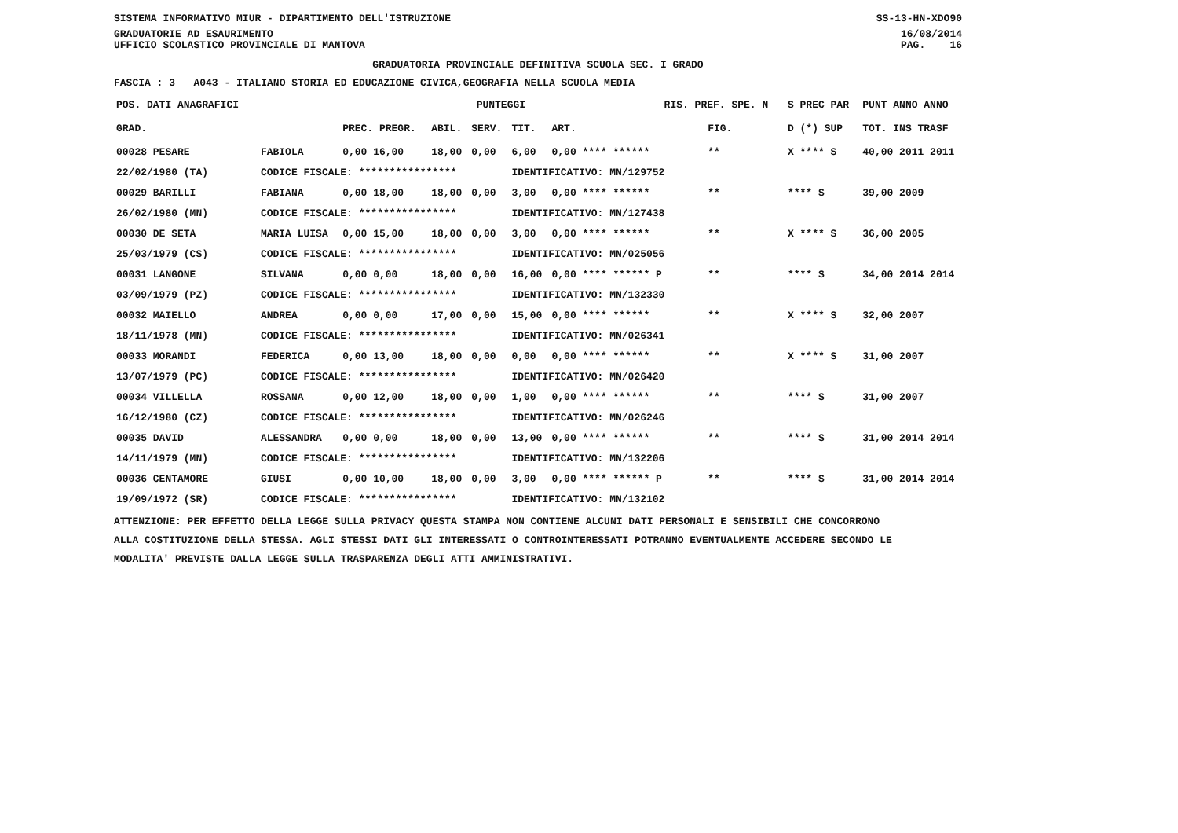SISTEMA INFORMATIVO MIUR - DIPARTIMENTO DELL'ISTRUZIONE
GRADUATORIE AD ESAURIMENTO SS-13-HN-XDO90
16/08/2014
UFFICIO SCOLASTICO PROVINCIALE DI MANTOVA PAG. 16
GRADUATORIA PROVINCIALE DEFINITIVA SCUOLA SEC. I GRADO
FASCIA : 3 A043 - ITALIANO STORIA ED EDUCAZIONE CIVICA,GEOGRAFIA NELLA SCUOLA MEDIA
| POS. DATI ANAGRAFICI | | PUNTEGGI | | | | | RIS. PREF. SPE. N | | S PREC PAR | PUNT ANNO ANNO |
| --- | --- | --- | --- | --- | --- | --- | --- | --- | --- | --- |
| GRAD. | | PREC. PREGR. | ABIL. | SERV. | TIT. | ART. | | FIG. | D (*) SUP | TOT. INS TRASF |
| 00028 PESARE | FABIOLA | 0,00 16,00 | 18,00 | 0,00 | 6,00 | 0,00 **** ****** | | ** | X **** S | 40,00 2011 2011 |
| 22/02/1980 (TA) | CODICE FISCALE: **************** | | | | IDENTIFICATIVO: MN/129752 | | | | | |
| 00029 BARILLI | FABIANA | 0,00 18,00 | 18,00 | 0,00 | 3,00 | 0,00 **** ****** | | ** | **** S | 39,00 2009 |
| 26/02/1980 (MN) | CODICE FISCALE: **************** | | | | IDENTIFICATIVO: MN/127438 | | | | | |
| 00030 DE SETA | MARIA LUISA | 0,00 15,00 | 18,00 | 0,00 | 3,00 | 0,00 **** ****** | | ** | X **** S | 36,00 2005 |
| 25/03/1979 (CS) | CODICE FISCALE: **************** | | | | IDENTIFICATIVO: MN/025056 | | | | | |
| 00031 LANGONE | SILVANA | 0,00 0,00 | 18,00 | 0,00 | 16,00 | 0,00 **** ****** P | | ** | **** S | 34,00 2014 2014 |
| 03/09/1979 (PZ) | CODICE FISCALE: **************** | | | | IDENTIFICATIVO: MN/132330 | | | | | |
| 00032 MAIELLO | ANDREA | 0,00 0,00 | 17,00 | 0,00 | 15,00 | 0,00 **** ****** | | ** | X **** S | 32,00 2007 |
| 18/11/1978 (MN) | CODICE FISCALE: **************** | | | | IDENTIFICATIVO: MN/026341 | | | | | |
| 00033 MORANDI | FEDERICA | 0,00 13,00 | 18,00 | 0,00 | 0,00 | 0,00 **** ****** | | ** | X **** S | 31,00 2007 |
| 13/07/1979 (PC) | CODICE FISCALE: **************** | | | | IDENTIFICATIVO: MN/026420 | | | | | |
| 00034 VILLELLA | ROSSANA | 0,00 12,00 | 18,00 | 0,00 | 1,00 | 0,00 **** ****** | | ** | **** S | 31,00 2007 |
| 16/12/1980 (CZ) | CODICE FISCALE: **************** | | | | IDENTIFICATIVO: MN/026246 | | | | | |
| 00035 DAVID | ALESSANDRA | 0,00 0,00 | 18,00 | 0,00 | 13,00 | 0,00 **** ****** | | ** | **** S | 31,00 2014 2014 |
| 14/11/1979 (MN) | CODICE FISCALE: **************** | | | | IDENTIFICATIVO: MN/132206 | | | | | |
| 00036 CENTAMORE | GIUSI | 0,00 10,00 | 18,00 | 0,00 | 3,00 | 0,00 **** ****** P | | ** | **** S | 31,00 2014 2014 |
| 19/09/1972 (SR) | CODICE FISCALE: **************** | | | | IDENTIFICATIVO: MN/132102 | | | | | |
ATTENZIONE: PER EFFETTO DELLA LEGGE SULLA PRIVACY QUESTA STAMPA NON CONTIENE ALCUNI DATI PERSONALI E SENSIBILI CHE CONCORRONO
ALLA COSTITUZIONE DELLA STESSA. AGLI STESSI DATI GLI INTERESSATI O CONTROINTERESSATI POTRANNO EVENTUALMENTE ACCEDERE SECONDO LE
MODALITA' PREVISTE DALLA LEGGE SULLA TRASPARENZA DEGLI ATTI AMMINISTRATIVI.